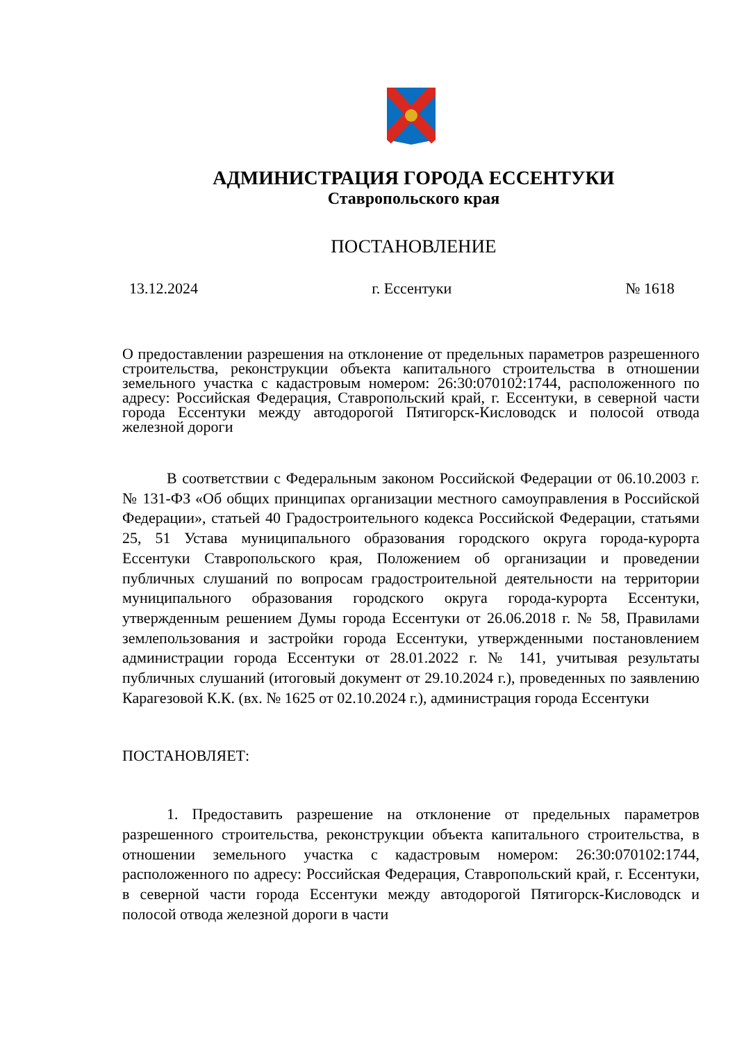АДМИНИСТРАЦИЯ ГОРОДА ЕССЕНТУКИ
Ставропольского края
ПОСТАНОВЛЕНИЕ
13.12.2024 г. Ессентуки № 1618
О предоставлении разрешения на отклонение от предельных параметров разрешенного строительства, реконструкции объекта капитального строительства в отношении земельного участка с кадастровым номером: 26:30:070102:1744, расположенного по адресу: Российская Федерация, Ставропольский край, г. Ессентуки, в северной части города Ессентуки между автодорогой Пятигорск-Кисловодск и полосой отвода железной дороги
В соответствии с Федеральным законом Российской Федерации от 06.10.2003 г. № 131-ФЗ «Об общих принципах организации местного самоуправления в Российской Федерации», статьей 40 Градостроительного кодекса Российской Федерации, статьями 25, 51 Устава муниципального образования городского округа города-курорта Ессентуки Ставропольского края, Положением об организации и проведении публичных слушаний по вопросам градостроительной деятельности на территории муниципального образования городского округа города-курорта Ессентуки, утвержденным решением Думы города Ессентуки от 26.06.2018 г. № 58, Правилами землепользования и застройки города Ессентуки, утвержденными постановлением администрации города Ессентуки от 28.01.2022 г. № 141, учитывая результаты публичных слушаний (итоговый документ от 29.10.2024 г.), проведенных по заявлению Карагезовой К.К. (вх. № 1625 от 02.10.2024 г.), администрация города Ессентуки
ПОСТАНОВЛЯЕТ:
1. Предоставить разрешение на отклонение от предельных параметров разрешенного строительства, реконструкции объекта капитального строительства, в отношении земельного участка с кадастровым номером: 26:30:070102:1744, расположенного по адресу: Российская Федерация, Ставропольский край, г. Ессентуки, в северной части города Ессентуки между автодорогой Пятигорск-Кисловодск и полосой отвода железной дороги в части